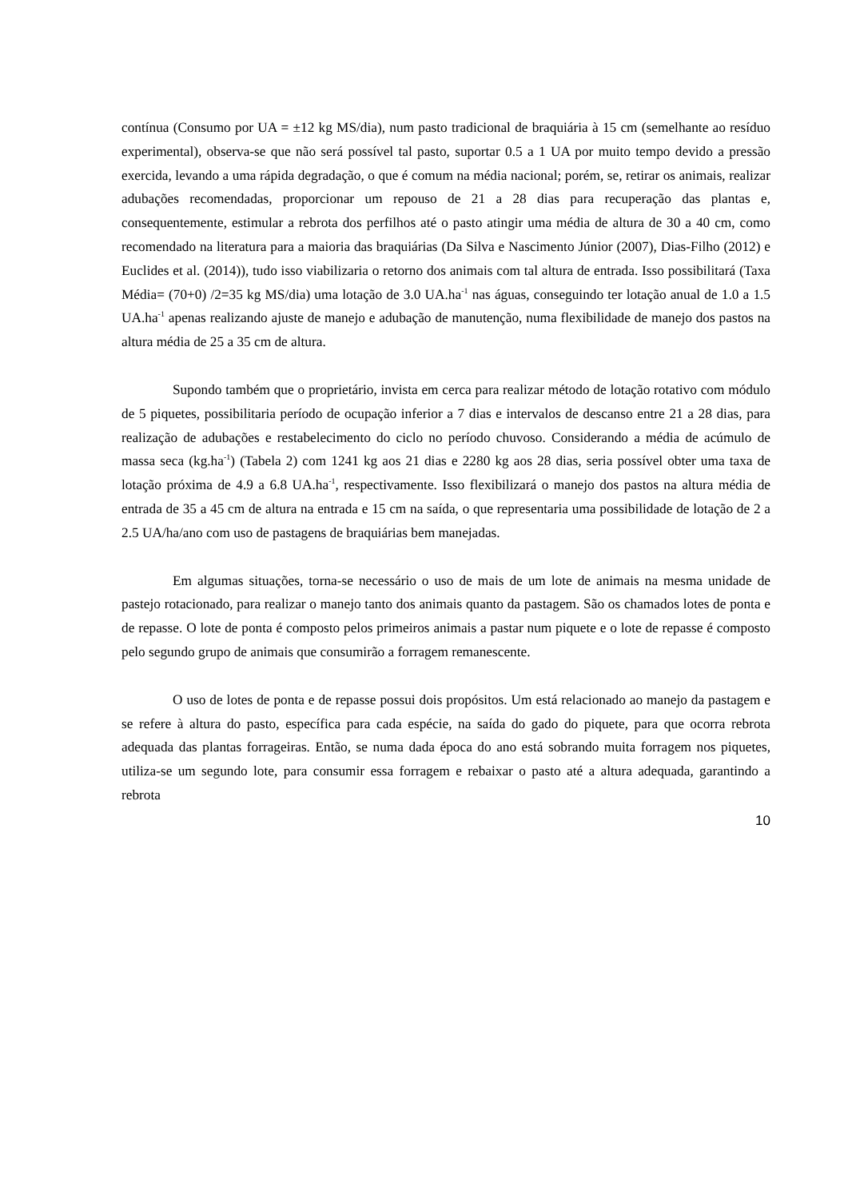contínua (Consumo por UA = ±12 kg MS/dia), num pasto tradicional de braquiária à 15 cm (semelhante ao resíduo experimental), observa-se que não será possível tal pasto, suportar 0.5 a 1 UA por muito tempo devido a pressão exercida, levando a uma rápida degradação, o que é comum na média nacional; porém, se, retirar os animais, realizar adubações recomendadas, proporcionar um repouso de 21 a 28 dias para recuperação das plantas e, consequentemente, estimular a rebrota dos perfilhos até o pasto atingir uma média de altura de 30 a 40 cm, como recomendado na literatura para a maioria das braquiárias (Da Silva e Nascimento Júnior (2007), Dias-Filho (2012) e Euclides et al. (2014)), tudo isso viabilizaria o retorno dos animais com tal altura de entrada. Isso possibilitará (Taxa Média= (70+0) /2=35 kg MS/dia) uma lotação de 3.0 UA.ha<sup>-1</sup> nas águas, conseguindo ter lotação anual de 1.0 a 1.5 UA.ha<sup>-1</sup> apenas realizando ajuste de manejo e adubação de manutenção, numa flexibilidade de manejo dos pastos na altura média de 25 a 35 cm de altura.
Supondo também que o proprietário, invista em cerca para realizar método de lotação rotativo com módulo de 5 piquetes, possibilitaria período de ocupação inferior a 7 dias e intervalos de descanso entre 21 a 28 dias, para realização de adubações e restabelecimento do ciclo no período chuvoso. Considerando a média de acúmulo de massa seca (kg.ha<sup>-1</sup>) (Tabela 2) com 1241 kg aos 21 dias e 2280 kg aos 28 dias, seria possível obter uma taxa de lotação próxima de 4.9 a 6.8 UA.ha<sup>-1</sup>, respectivamente. Isso flexibilizará o manejo dos pastos na altura média de entrada de 35 a 45 cm de altura na entrada e 15 cm na saída, o que representaria uma possibilidade de lotação de 2 a 2.5 UA/ha/ano com uso de pastagens de braquiárias bem manejadas.
Em algumas situações, torna-se necessário o uso de mais de um lote de animais na mesma unidade de pastejo rotacionado, para realizar o manejo tanto dos animais quanto da pastagem. São os chamados lotes de ponta e de repasse. O lote de ponta é composto pelos primeiros animais a pastar num piquete e o lote de repasse é composto pelo segundo grupo de animais que consumirão a forragem remanescente.
O uso de lotes de ponta e de repasse possui dois propósitos. Um está relacionado ao manejo da pastagem e se refere à altura do pasto, específica para cada espécie, na saída do gado do piquete, para que ocorra rebrota adequada das plantas forrageiras. Então, se numa dada época do ano está sobrando muita forragem nos piquetes, utiliza-se um segundo lote, para consumir essa forragem e rebaixar o pasto até a altura adequada, garantindo a rebrota
10